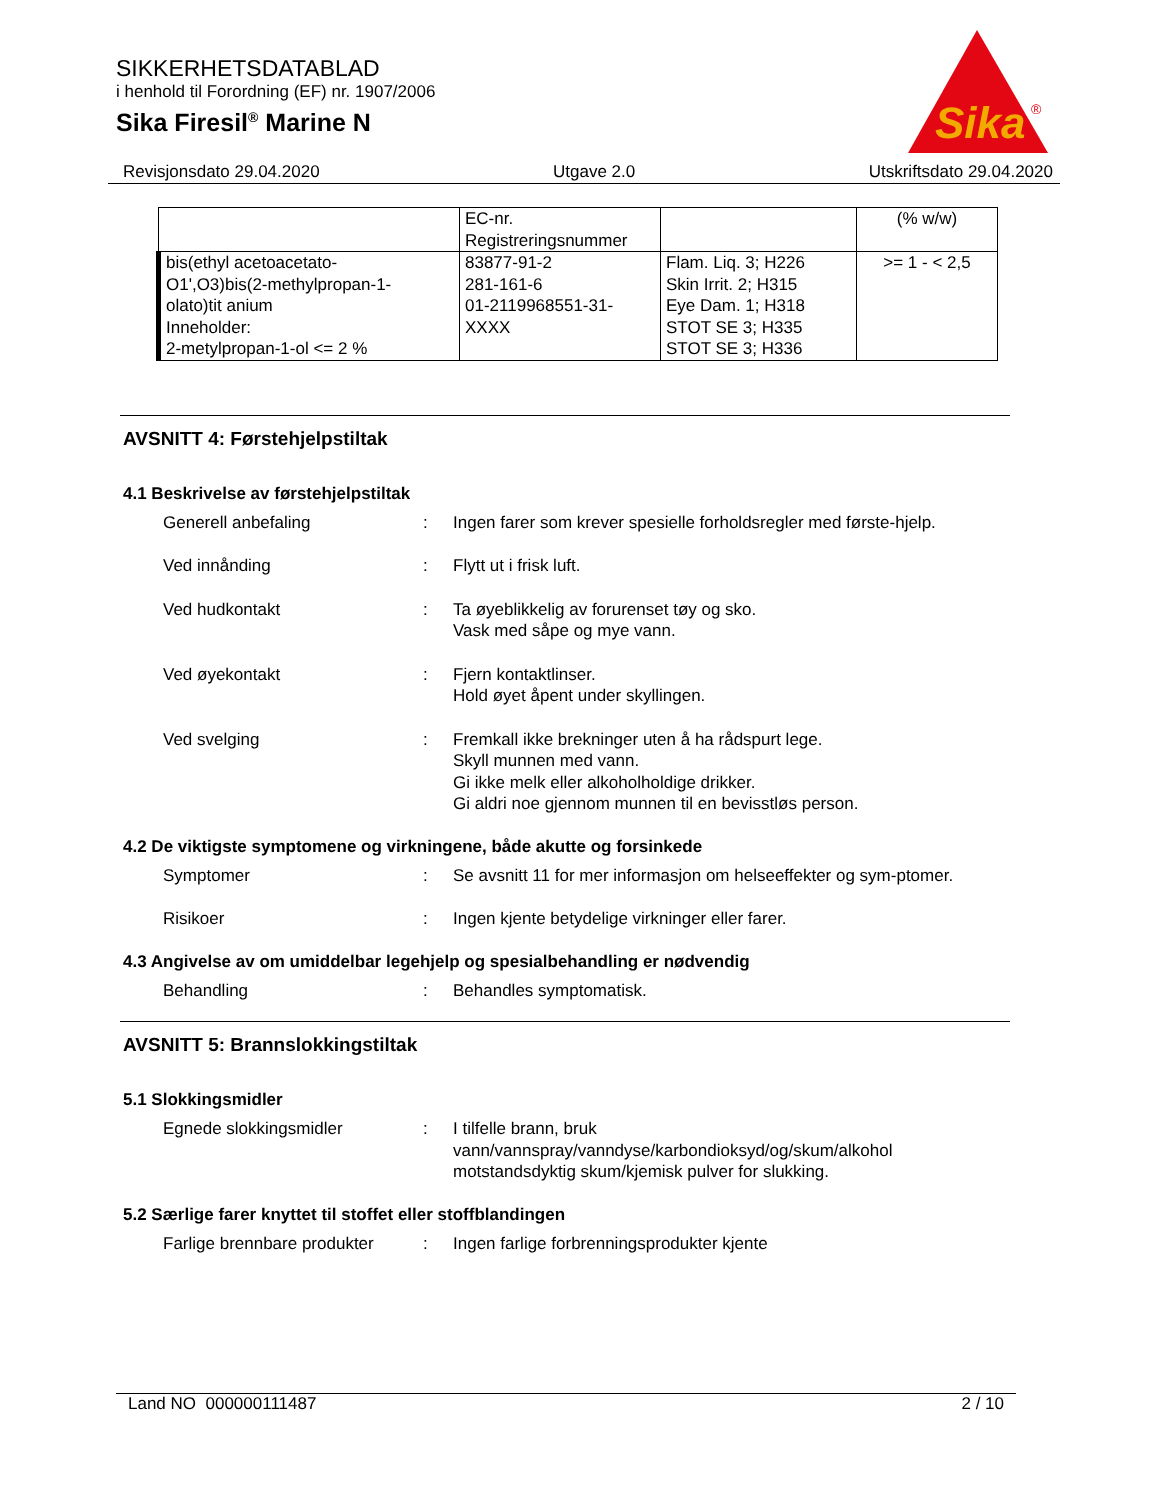SIKKERHETSDATABLAD
i henhold til Forordning (EF) nr. 1907/2006
Sika Firesil<sup>®</sup> Marine N
Sika
®
Revisjonsdato 29.04.2020 Utgave 2.0 Utskriftsdato 29.04.2020
| | EC-nr. Registreringsnummer | | (% w/w) |
| bis(ethyl acetoacetato- O1',O3)bis(2-methylpropan-1- olato)tit anium Inneholder: 2-metylpropan-1-ol <= 2 % | 83877-91-2 281-161-6 01-2119968551-31- XXXX | Flam. Liq. 3; H226 Skin Irrit. 2; H315 Eye Dam. 1; H318 STOT SE 3; H335 STOT SE 3; H336 | >= 1 - < 2,5 |
AVSNITT 4: Førstehjelpstiltak
4.1 Beskrivelse av førstehjelpstiltak
Generell anbefaling : Ingen farer som krever spesielle forholdsregler med første-hjelp.
Ved innånding : Flytt ut i frisk luft.
Ved hudkontakt : Ta øyeblikkelig av forurenset tøy og sko.
Vask med såpe og mye vann.
Ved øyekontakt : Fjern kontaktlinser.
Hold øyet åpent under skyllingen.
Ved svelging : Fremkall ikke brekninger uten å ha rådspurt lege.
Skyll munnen med vann.
Gi ikke melk eller alkoholholdige drikker.
Gi aldri noe gjennom munnen til en bevisstløs person.
4.2 De viktigste symptomene og virkningene, både akutte og forsinkede
Symptomer : Se avsnitt 11 for mer informasjon om helseeffekter og sym-ptomer.
Risikoer : Ingen kjente betydelige virkninger eller farer.
4.3 Angivelse av om umiddelbar legehjelp og spesialbehandling er nødvendig
Behandling : Behandles symptomatisk.
AVSNITT 5: Brannslokkingstiltak
5.1 Slokkingsmidler
Egnede slokkingsmidler : I tilfelle brann, bruk
vann/vannspray/vanndyse/karbondioksyd/og/skum/alkohol motstandsdyktig skum/kjemisk pulver for slukking.
5.2 Særlige farer knyttet til stoffet eller stoffblandingen
Farlige brennbare produkter
: Ingen farlige forbrenningsprodukter kjente
Land NO 000000111487 2 / 10